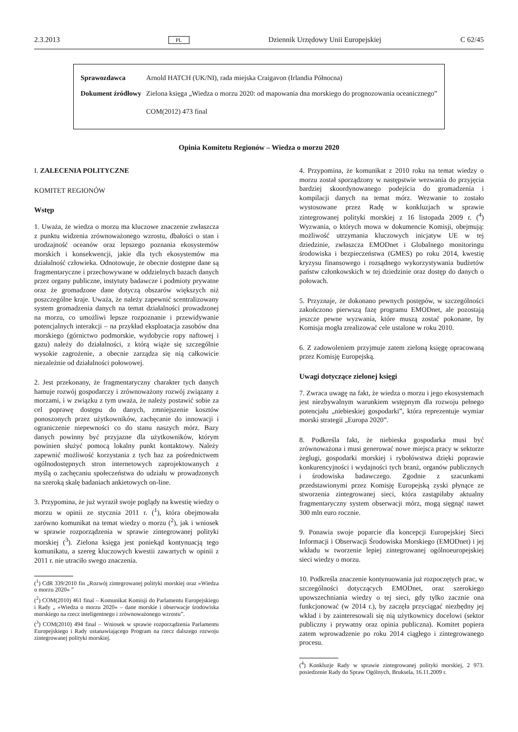2.3.2013 PL Dziennik Urzędowy Unii Europejskiej C 62/45
| Sprawozdawca | Arnold HATCH (UK/NI), rada miejska Craigavon (Irlandia Północna) |
| Dokument źródłowy | Zielona księga „Wiedza o morzu 2020: od mapowania dna morskiego do prognozowania oceanicznego” COM(2012) 473 final |
Opinia Komitetu Regionów – Wiedza o morzu 2020
I. ZALECENIA POLITYCZNE
KOMITET REGIONÓW
Wstęp
1. Uważa, że wiedza o morzu ma kluczowe znaczenie zwłaszcza z punktu widzenia zrównoważonego wzrostu, dbałości o stan i urodzajność oceanów oraz lepszego poznania ekosystemów morskich i konsekwencji, jakie dla tych ekosystemów ma działalność człowieka. Odnotowuje, że obecnie dostępne dane są fragmentaryczne i przechowywane w oddzielnych bazach danych przez organy publiczne, instytuty badawcze i podmioty prywatne oraz że gromadzone dane dotyczą obszarów większych niż poszczególne kraje. Uważa, że należy zapewnić scentralizowany system gromadzenia danych na temat działalności prowadzonej na morzu, co umożliwi lepsze rozpoznanie i przewidywanie potencjalnych interakcji – na przykład eksploatacja zasobów dna morskiego (górnictwo podmorskie, wydobycie ropy naftowej i gazu) należy do działalności, z którą wiąże się szczególnie wysokie zagrożenie, a obecnie zarządza się nią całkowicie niezależnie od działalności połowowej.
2. Jest przekonany, że fragmentaryczny charakter tych danych hamuje rozwój gospodarczy i zrównoważony rozwój związany z morzami, i w związku z tym uważa, że należy postawić sobie za cel poprawę dostępu do danych, zmniejszenie kosztów ponoszonych przez użytkowników, zachęcanie do innowacji i ograniczenie niepewności co do stanu naszych mórz. Bazy danych powinny być przyjazne dla użytkowników, którym powinien służyć pomocą lokalny punkt kontaktowy. Należy zapewnić możliwość korzystania z tych baz za pośrednictwem ogólnodostępnych stron internetowych zaprojektowanych z myślą o zachęcaniu społeczeństwa do udziału w prowadzonych na szeroką skalę badaniach ankietowych on-line.
3. Przypomina, że już wyraził swoje poglądy na kwestię wiedzy o morzu w opinii ze stycznia 2011 r. (<sup>1</sup>), która obejmowała zarówno komunikat na temat wiedzy o morzu (<sup>2</sup>), jak i wniosek w sprawie rozporządzenia w sprawie zintegrowanej polityki morskiej (<sup>3</sup>). Zielona księga jest poniekąd kontynuacją tego komunikatu, a szereg kluczowych kwestii zawartych w opinii z 2011 r. nie utraciło swego znaczenia.
(<sup>1</sup>) CdR 339/2010 fin „Rozwój zintegrowanej polityki morskiej oraz »Wiedza o morzu 2020« ”
(<sup>2</sup>) COM(2010) 461 final – Komunikat Komisji do Parlamentu Europejskiego i Rady „ »Wiedza o morzu 2020« – dane morskie i obserwacje środowiska morskiego na rzecz inteligentnego i zrównoważonego wzrostu”.
(<sup>3</sup>) COM(2010) 494 final – Wniosek w sprawie rozporządzenia Parlamentu Europejskiego i Rady ustanawiającego Program na rzecz dalszego rozwoju zintegrowanej polityki morskiej.
4. Przypomina, że komunikat z 2010 roku na temat wiedzy o morzu został sporządzony w następstwie wezwania do przyjęcia bardziej skoordynowanego podejścia do gromadzenia i kompilacji danych na temat mórz. Wezwanie to zostało wystosowane przez Radę w konkluzjach w sprawie zintegrowanej polityki morskiej z 16 listopada 2009 r. (<sup>4</sup>) Wyzwania, o których mowa w dokumencie Komisji, obejmują: możliwość utrzymania kluczowych inicjatyw UE w tej dziedzinie, zwłaszcza EMODnet i Globalnego monitoringu środowiska i bezpieczeństwa (GMES) po roku 2014, kwestię kryzysu finansowego i rozsądnego wykorzystywania budżetów państw członkowskich w tej dziedzinie oraz dostęp do danych o połowach.
5. Przyznaje, że dokonano pewnych postępów, w szczególności zakończono pierwszą fazę programu EMODnet, ale pozostają jeszcze pewne wyzwania, które muszą zostać pokonane, by Komisja mogła zrealizować cele ustalone w roku 2010.
6. Z zadowoleniem przyjmuje zatem zieloną księgę opracowaną przez Komisję Europejską.
Uwagi dotyczące zielonej księgi
7. Zwraca uwagę na fakt, że wiedza o morzu i jego ekosystemach jest niezbywalnym warunkiem wstępnym dla rozwoju pełnego potencjału „niebieskiej gospodarki”, która reprezentuje wymiar morski strategii „Europa 2020”.
8. Podkreśla fakt, że niebieska gospodarka musi być zrównoważona i musi generować nowe miejsca pracy w sektorze żeglugi, gospodarki morskiej i rybołówstwa dzięki poprawie konkurencyjności i wydajności tych branż, organów publicznych i środowiska badawczego. Zgodnie z szacunkami przedstawionymi przez Komisję Europejską zyski płynące ze stworzenia zintegrowanej sieci, która zastąpiłaby aktualny fragmentaryczny system obserwacji mórz, mogą sięgnąć nawet 300 mln euro rocznie.
9. Ponawia swoje poparcie dla koncepcji Europejskiej Sieci Informacji i Obserwacji Środowiska Morskiego (EMODnet) i jej wkładu w tworzenie lepiej zintegrowanej ogólnoeuropejskiej sieci wiedzy o morzu.
10. Podkreśla znaczenie kontynuowania już rozpoczętych prac, w szczególności dotyczących EMODnet, oraz szerokiego upowszechniania wiedzy o tej sieci, gdy tylko zacznie ona funkcjonować (w 2014 r.), by zaczęła przyciągać niezbędny jej wkład i by zainteresowali się nią użytkownicy docelowi (sektor publiczny i prywatny oraz opinia publiczna). Komitet popiera zatem wprowadzenie po roku 2014 ciągłego i zintegrowanego procesu.
(<sup>4</sup>) Konkluzje Rady w sprawie zintegrowanej polityki morskiej, 2 973. posiedzenie Rady do Spraw Ogólnych, Bruksela, 16.11.2009 r.